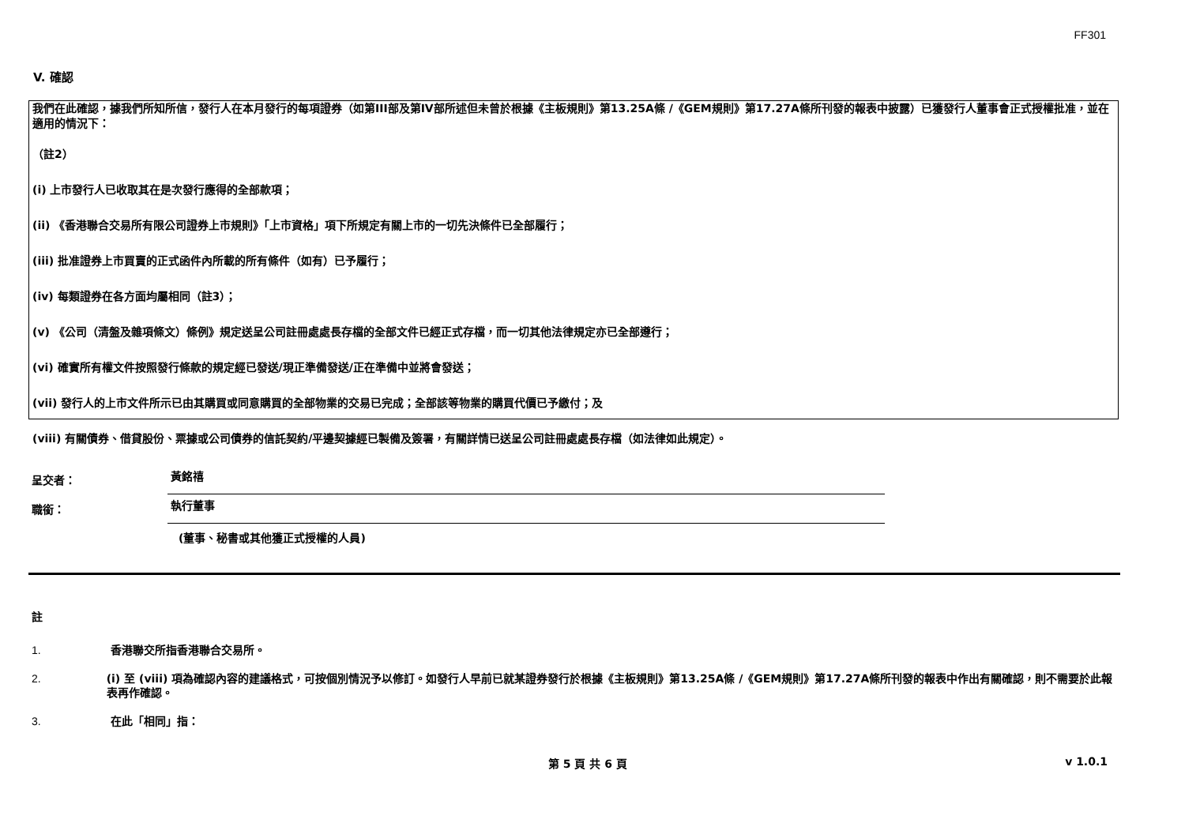FF301
V. 確認
我們在此確認，據我們所知所信，發行人在本月發行的每項證券（如第III部及第IV部所述但未曾於根據《主板規則》第13.25A條 /《GEM規則》第17.27A條所刊發的報表中披露）已獲發行人董事會正式授權批准，並在適用的情況下：
（註2）
(i) 上市發行人已收取其在是次發行應得的全部款項；
(ii) 《香港聯合交易所有限公司證券上市規則》「上市資格」項下所規定有關上市的一切先決條件已全部履行；
(iii) 批准證券上市買賣的正式函件內所載的所有條件（如有）已予履行；
(iv) 每類證券在各方面均屬相同（註3）；
(v) 《公司（清盤及雜項條文）條例》規定送呈公司註冊處處長存檔的全部文件已經正式存檔，而一切其他法律規定亦已全部遵行；
(vi) 確實所有權文件按照發行條款的規定經已發送/現正準備發送/正在準備中並將會發送；
(vii) 發行人的上市文件所示已由其購買或同意購買的全部物業的交易已完成；全部該等物業的購買代價已予繳付；及
(viii) 有關債券、借貸股份、票據或公司債券的信託契約/平邊契據經已製備及簽署，有關詳情已送呈公司註冊處處長存檔（如法律如此規定）。
呈交者： 黃銘禧
職銜： 執行董事
(董事、秘書或其他獲正式授權的人員)
註
1. 香港聯交所指香港聯合交易所。
2. (i) 至 (viii) 項為確認內容的建議格式，可按個別情況予以修訂。如發行人早前已就某證券發行於根據《主板規則》第13.25A條 /《GEM規則》第17.27A條所刊發的報表中作出有關確認，則不需要於此報表再作確認。
3. 在此「相同」指：
第 5 頁 共 6 頁 v 1.0.1